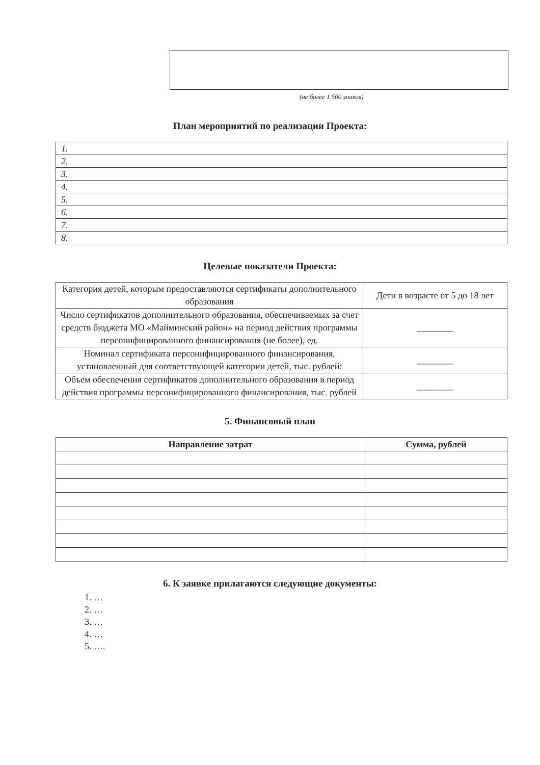(не более 1 500 знаков)
План мероприятий по реализации Проекта:
| 1. |
| 2. |
| 3. |
| 4. |
| 5. |
| 6. |
| 7. |
| 8. |
Целевые показатели Проекта:
| Категория детей, которым предоставляются сертификаты дополнительного образования | Дети в возрасте от 5 до 18 лет |
| Число сертификатов дополнительного образования, обеспечиваемых за счет средств бюджета МО «Майминский район» на период действия программы персонифицированного финансирования (не более), ед. | ________ |
| Номинал сертификата персонифицированного финансирования, установленный для соответствующей категории детей, тыс. рублей: | ________ |
| Объем обеспечения сертификатов дополнительного образования в период действия программы персонифицированного финансирования, тыс. рублей | ________ |
5. Финансовый план
| Направление затрат | Сумма, рублей |
| --- | --- |
6. К заявке прилагаются следующие документы:
1. …
2. …
3. …
4. …
5. ….